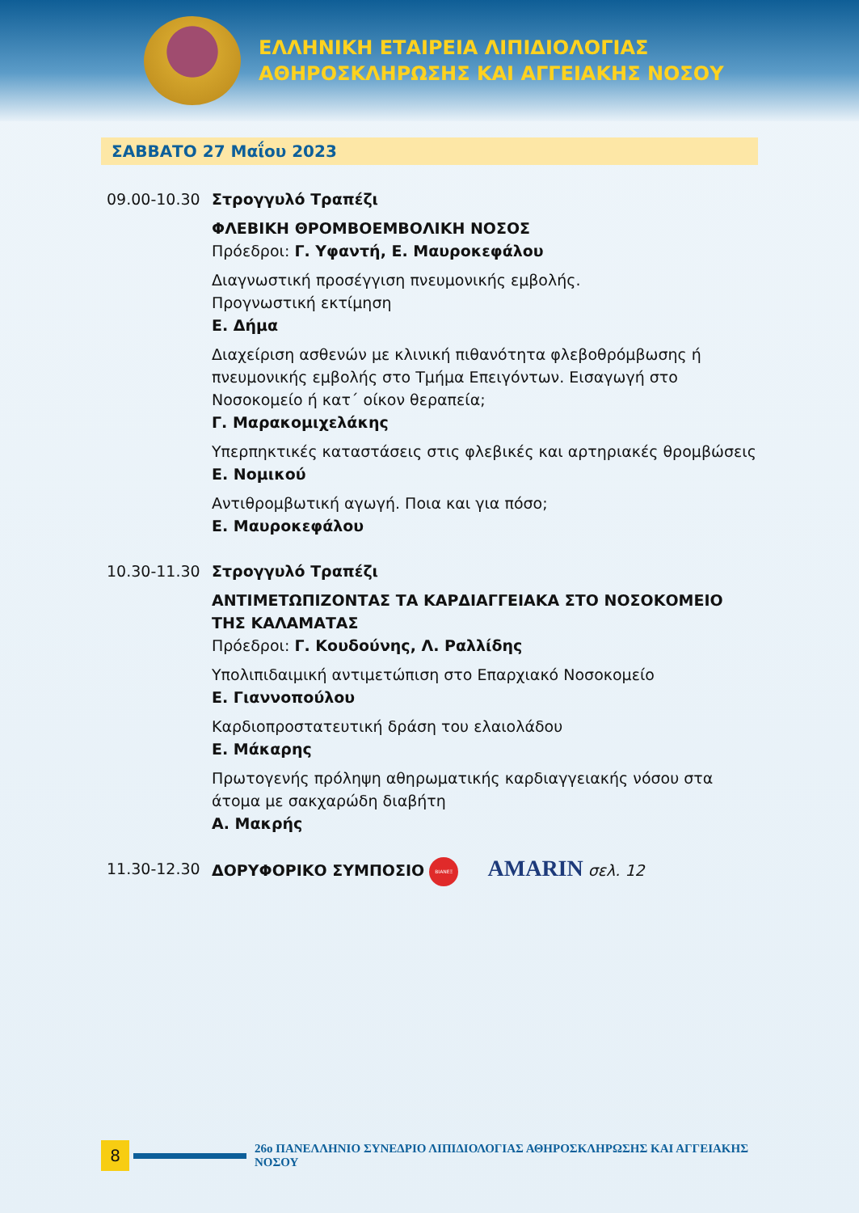ΕΛΛΗΝΙΚΗ ΕΤΑΙΡΕΙΑ ΛΙΠΙΔΙΟΛΟΓΙΑΣ
ΑΘΗΡΟΣΚΛΗΡΩΣΗΣ ΚΑΙ ΑΓΓΕΙΑΚΗΣ ΝΟΣΟΥ
ΣΑΒΒΑΤΟ 27 Μαΐου 2023
09.00-10.30 Στρογγυλό Τραπέζι
ΦΛΕΒΙΚΗ ΘΡΟΜΒΟΕΜΒΟΛΙΚΗ ΝΟΣΟΣ
Πρόεδροι: Γ. Υφαντή, Ε. Μαυροκεφάλου
Διαγνωστική προσέγγιση πνευμονικής εμβολής.
Προγνωστική εκτίμηση
Ε. Δήμα
Διαχείριση ασθενών με κλινική πιθανότητα φλεβοθρόμβωσης ή πνευμονικής εμβολής στο Τμήμα Επειγόντων. Εισαγωγή στο Νοσοκομείο ή κατ΄ οίκον θεραπεία;
Γ. Μαρακομιχελάκης
Υπερπηκτικές καταστάσεις στις φλεβικές και αρτηριακές θρομβώσεις
Ε. Νομικού
Αντιθρομβωτική αγωγή. Ποια και για πόσο;
Ε. Μαυροκεφάλου
10.30-11.30 Στρογγυλό Τραπέζι
ΑΝΤΙΜΕΤΩΠΙΖΟΝΤΑΣ ΤΑ ΚΑΡΔΙΑΓΓΕΙΑΚΑ ΣΤΟ ΝΟΣΟΚΟΜΕΙΟ ΤΗΣ ΚΑΛΑΜΑΤΑΣ
Πρόεδροι: Γ. Κουδούνης, Λ. Ραλλίδης
Υπολιπιδαιμική αντιμετώπιση στο Επαρχιακό Νοσοκομείο
Ε. Γιαννοπούλου
Καρδιοπροστατευτική δράση του ελαιολάδου
Ε. Μάκαρης
Πρωτογενής πρόληψη αθηρωματικής καρδιαγγειακής νόσου στα άτομα με σακχαρώδη διαβήτη
Α. Μακρής
11.30-12.30 ΔΟΡΥΦΟΡΙΚΟ ΣΥΜΠΟΣΙΟ ΒΙΑΝΕΞ AMARIN σελ. 12
8
26ο ΠΑΝΕΛΛΗΝΙΟ ΣΥΝΕΔΡΙΟ ΛΙΠΙΔΙΟΛΟΓΙΑΣ ΑΘΗΡΟΣΚΛΗΡΩΣΗΣ ΚΑΙ ΑΓΓΕΙΑΚΗΣ ΝΟΣΟΥ